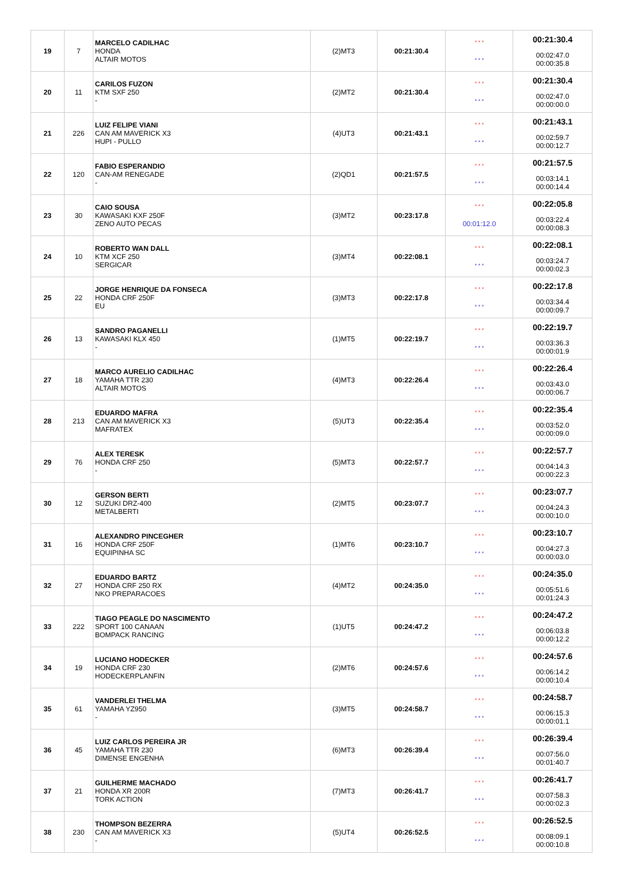| 19 | 7 | MARCELO CADILHAC HONDA ALTAIR MOTOS | (2)MT3 | 00:21:30.4 | * * * * * * | 00:21:30.4 00:02:47.0 00:00:35.8 |
| 20 | 11 | CARILOS FUZON KTM SXF 250 - | (2)MT2 | 00:21:30.4 | * * * * * * | 00:21:30.4 00:02:47.0 00:00:00.0 |
| 21 | 226 | LUIZ FELIPE VIANI CAN AM MAVERICK X3 HUPI - PULLO | (4)UT3 | 00:21:43.1 | * * * * * * | 00:21:43.1 00:02:59.7 00:00:12.7 |
| 22 | 120 | FABIO ESPERANDIO CAN-AM RENEGADE - | (2)QD1 | 00:21:57.5 | * * * * * * | 00:21:57.5 00:03:14.1 00:00:14.4 |
| 23 | 30 | CAIO SOUSA KAWASAKI KXF 250F ZENO AUTO PECAS | (3)MT2 | 00:23:17.8 | * * * 00:01:12.0 | 00:22:05.8 00:03:22.4 00:00:08.3 |
| 24 | 10 | ROBERTO WAN DALL KTM XCF 250 SERGICAR | (3)MT4 | 00:22:08.1 | * * * * * * | 00:22:08.1 00:03:24.7 00:00:02.3 |
| 25 | 22 | JORGE HENRIQUE DA FONSECA HONDA CRF 250F EU | (3)MT3 | 00:22:17.8 | * * * * * * | 00:22:17.8 00:03:34.4 00:00:09.7 |
| 26 | 13 | SANDRO PAGANELLI KAWASAKI KLX 450 - | (1)MT5 | 00:22:19.7 | * * * * * * | 00:22:19.7 00:03:36.3 00:00:01.9 |
| 27 | 18 | MARCO AURELIO CADILHAC YAMAHA TTR 230 ALTAIR MOTOS | (4)MT3 | 00:22:26.4 | * * * * * * | 00:22:26.4 00:03:43.0 00:00:06.7 |
| 28 | 213 | EDUARDO MAFRA CAN AM MAVERICK X3 MAFRATEX | (5)UT3 | 00:22:35.4 | * * * * * * | 00:22:35.4 00:03:52.0 00:00:09.0 |
| 29 | 76 | ALEX TERESK HONDA CRF 250 - | (5)MT3 | 00:22:57.7 | * * * * * * | 00:22:57.7 00:04:14.3 00:00:22.3 |
| 30 | 12 | GERSON BERTI SUZUKI DRZ-400 METALBERTI | (2)MT5 | 00:23:07.7 | * * * * * * | 00:23:07.7 00:04:24.3 00:00:10.0 |
| 31 | 16 | ALEXANDRO PINCEGHER HONDA CRF 250F EQUIPINHA SC | (1)MT6 | 00:23:10.7 | * * * * * * | 00:23:10.7 00:04:27.3 00:00:03.0 |
| 32 | 27 | EDUARDO BARTZ HONDA CRF 250 RX NKO PREPARACOES | (4)MT2 | 00:24:35.0 | * * * * * * | 00:24:35.0 00:05:51.6 00:01:24.3 |
| 33 | 222 | TIAGO PEAGLE DO NASCIMENTO SPORT 100 CANAAN BOMPACK RANCING | (1)UT5 | 00:24:47.2 | * * * * * * | 00:24:47.2 00:06:03.8 00:00:12.2 |
| 34 | 19 | LUCIANO HODECKER HONDA CRF 230 HODECKERPLANFIN | (2)MT6 | 00:24:57.6 | * * * * * * | 00:24:57.6 00:06:14.2 00:00:10.4 |
| 35 | 61 | VANDERLEI THELMA YAMAHA YZ950 - | (3)MT5 | 00:24:58.7 | * * * * * * | 00:24:58.7 00:06:15.3 00:00:01.1 |
| 36 | 45 | LUIZ CARLOS PEREIRA JR YAMAHA TTR 230 DIMENSE ENGENHA | (6)MT3 | 00:26:39.4 | * * * * * * | 00:26:39.4 00:07:56.0 00:01:40.7 |
| 37 | 21 | GUILHERME MACHADO HONDA XR 200R TORK ACTION | (7)MT3 | 00:26:41.7 | * * * * * * | 00:26:41.7 00:07:58.3 00:00:02.3 |
| 38 | 230 | THOMPSON BEZERRA CAN AM MAVERICK X3 - | (5)UT4 | 00:26:52.5 | * * * * * * | 00:26:52.5 00:08:09.1 00:00:10.8 |